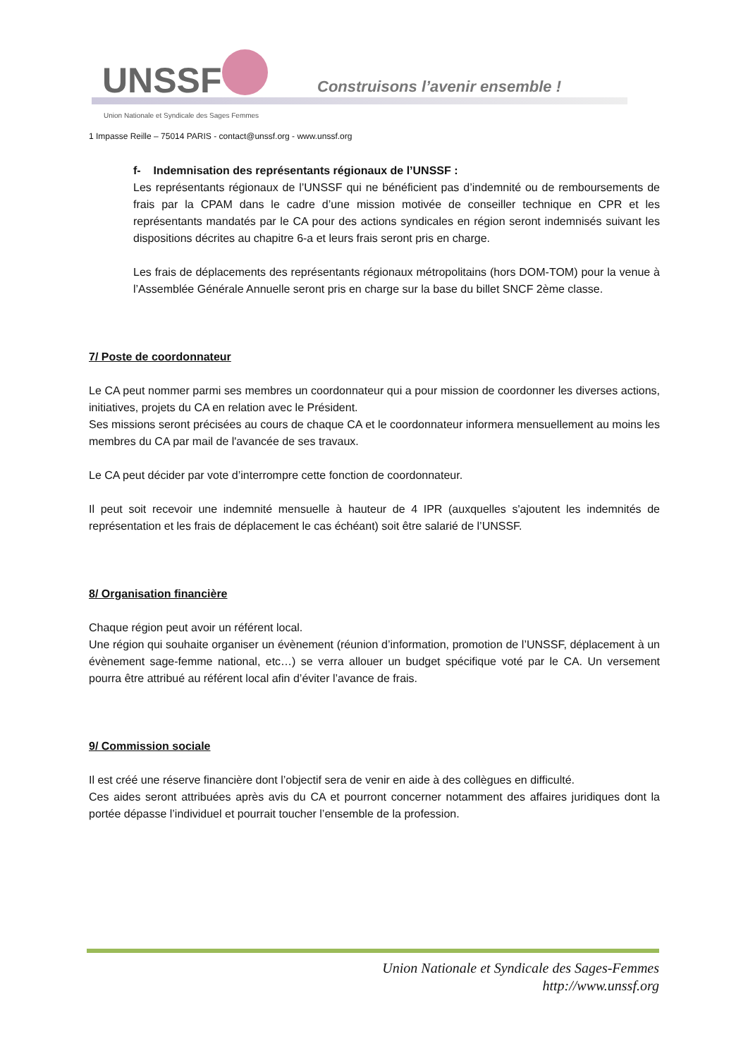UNSSF
Construisons l’avenir ensemble !
Union Nationale et Syndicale des Sages Femmes
1 Impasse Reille – 75014 PARIS - contact@unssf.org - www.unssf.org
f- Indemnisation des représentants régionaux de l’UNSSF :
Les représentants régionaux de l’UNSSF qui ne bénéficient pas d’indemnité ou de remboursements de frais par la CPAM dans le cadre d’une mission motivée de conseiller technique en CPR et les représentants mandatés par le CA pour des actions syndicales en région seront indemnisés suivant les dispositions décrites au chapitre 6-a et leurs frais seront pris en charge.
Les frais de déplacements des représentants régionaux métropolitains (hors DOM-TOM) pour la venue à l’Assemblée Générale Annuelle seront pris en charge sur la base du billet SNCF 2ème classe.
7/ Poste de coordonnateur
Le CA peut nommer parmi ses membres un coordonnateur qui a pour mission de coordonner les diverses actions, initiatives, projets du CA en relation avec le Président.
Ses missions seront précisées au cours de chaque CA et le coordonnateur informera mensuellement au moins les membres du CA par mail de l'avancée de ses travaux.
Le CA peut décider par vote d’interrompre cette fonction de coordonnateur.
Il peut soit recevoir une indemnité mensuelle à hauteur de 4 IPR (auxquelles s'ajoutent les indemnités de représentation et les frais de déplacement le cas échéant) soit être salarié de l’UNSSF.
8/ Organisation financière
Chaque région peut avoir un référent local.
Une région qui souhaite organiser un évènement (réunion d’information, promotion de l’UNSSF, déplacement à un évènement sage-femme national, etc…) se verra allouer un budget spécifique voté par le CA. Un versement pourra être attribué au référent local afin d’éviter l’avance de frais.
9/ Commission sociale
Il est créé une réserve financière dont l’objectif sera de venir en aide à des collègues en difficulté.
Ces aides seront attribuées après avis du CA et pourront concerner notamment des affaires juridiques dont la portée dépasse l’individuel et pourrait toucher l’ensemble de la profession.
Union Nationale et Syndicale des Sages-Femmes
http://www.unssf.org